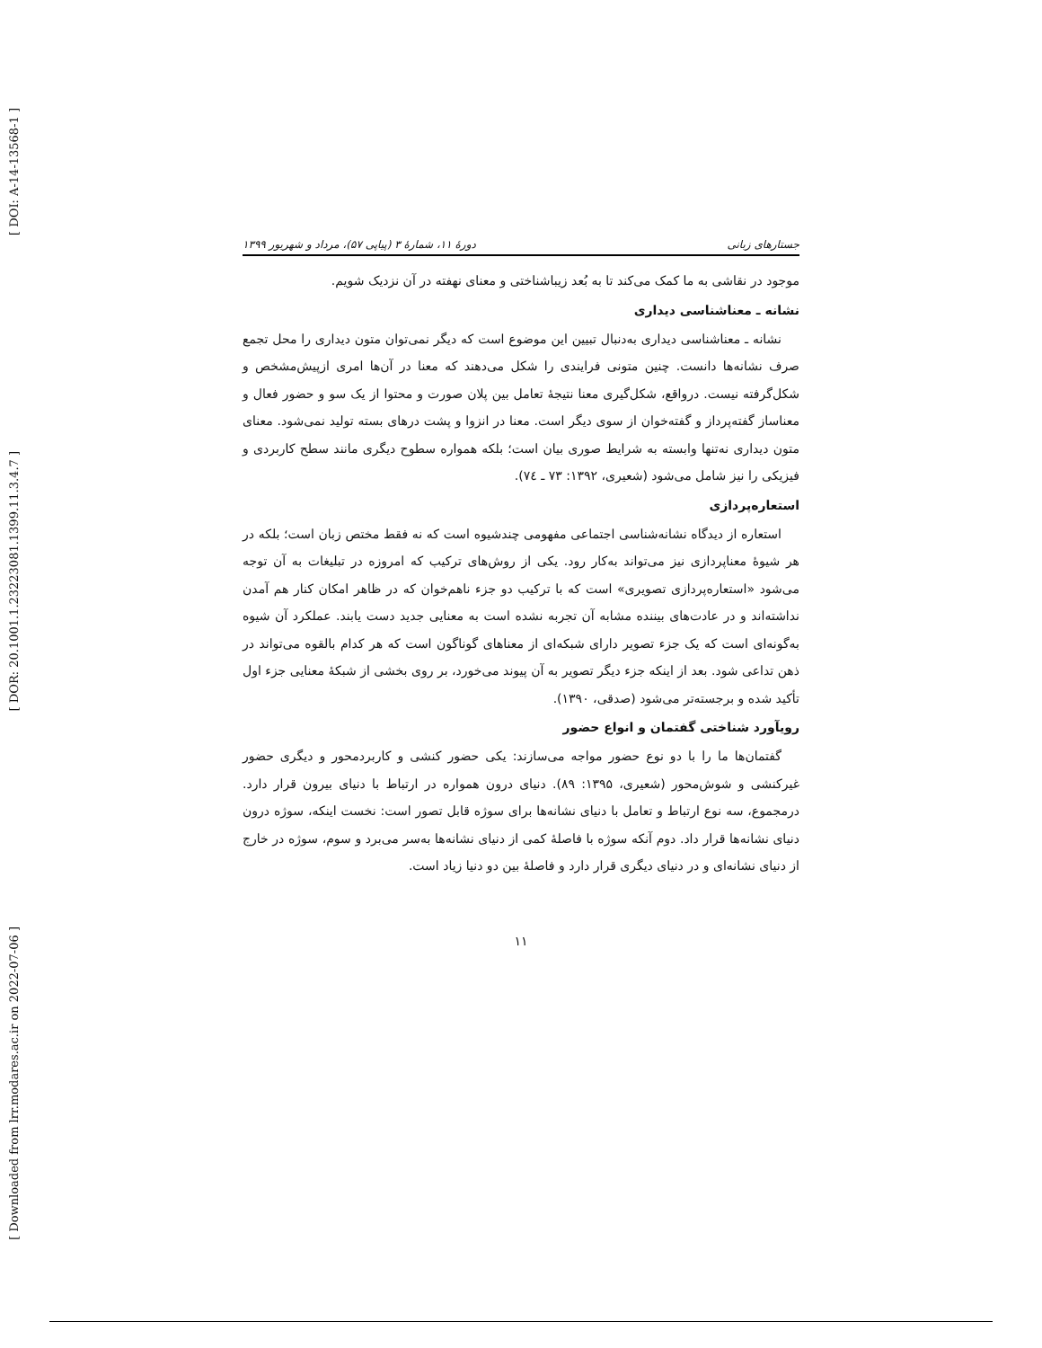[ DOI: A-14-13568-1 ]
[ DOR: 20.1001.1.23223081.1399.11.3.4.7 ]
[ Downloaded from lrr.modares.ac.ir on 2022-07-06 ]
جستارهای زبانی دورهٔ ۱۱، شمارهٔ ۳ (پیاپی ۵۷)، مرداد و شهریور ۱۳۹۹
موجود در نقاشی به ما کمک می‌کند تا به بُعد زیباشناختی و معنای نهفته در آن نزدیک شویم.
نشانه ـ معناشناسی دیداری
نشانه ـ معناشناسی دیداری به‌دنبال تبیین این موضوع است که دیگر نمی‌توان متون دیداری را محل تجمع صرف نشانه‌ها دانست. چنین متونی فرایندی را شکل می‌دهند که معنا در آن‌ها امری ازپیش‌مشخص و شکل‌گرفته نیست. درواقع، شکل‌گیری معنا نتیجهٔ تعامل بین پلان صورت و محتوا از یک سو و حضور فعال و معناساز گفته‌پرداز و گفته‌خوان از سوی دیگر است. معنا در انزوا و پشت درهای بسته تولید نمی‌شود. معنای متون دیداری نه‌تنها وابسته به شرایط صوری بیان است؛ بلکه همواره سطوح دیگری مانند سطح کاربردی و فیزیکی را نیز شامل می‌شود (شعیری، ۱۳۹۲: ۷۳ ـ ۷٤).
استعاره‌پردازی
استعاره از دیدگاه نشانه‌شناسی اجتماعی مفهومی چندشیوه است که نه فقط مختص زبان است؛ بلکه در هر شیوهٔ معناپردازی نیز می‌تواند به‌کار رود. یکی از روش‌های ترکیب که امروزه در تبلیغات به آن توجه می‌شود «استعاره‌پردازی تصویری» است که با ترکیب دو جزء ناهم‌خوان که در ظاهر امکان کنار هم آمدن نداشته‌اند و در عادت‌های بیننده مشابه آن تجربه نشده است به معنایی جدید دست یابند. عملکرد آن شیوه به‌گونه‌ای است که یک جزء تصویر دارای شبکه‌ای از معناهای گوناگون است که هر کدام بالقوه می‌تواند در ذهن تداعی شود. بعد از اینکه جزء دیگر تصویر به آن پیوند می‌خورد، بر روی بخشی از شبکهٔ معنایی جزء اول تأکید شده و برجسته‌تر می‌شود (صدقی، ۱۳۹۰).
رویآورد شناختی گفتمان و انواع حضور
گفتمان‌ها ما را با دو نوع حضور مواجه می‌سازند: یکی حضور کنشی و کاربردمحور و دیگری حضور غیرکنشی و شوش‌محور (شعیری، ۱۳۹۵: ۸۹). دنیای درون همواره در ارتباط با دنیای بیرون قرار دارد. درمجموع، سه نوع ارتباط و تعامل با دنیای نشانه‌ها برای سوژه قابل تصور است: نخست اینکه، سوژه درون دنیای نشانه‌ها قرار داد. دوم آنکه سوژه با فاصلهٔ کمی از دنیای نشانه‌ها به‌سر می‌برد و سوم، سوژه در خارج از دنیای نشانه‌ای و در دنیای دیگری قرار دارد و فاصلهٔ بین دو دنیا زیاد است.
۱۱